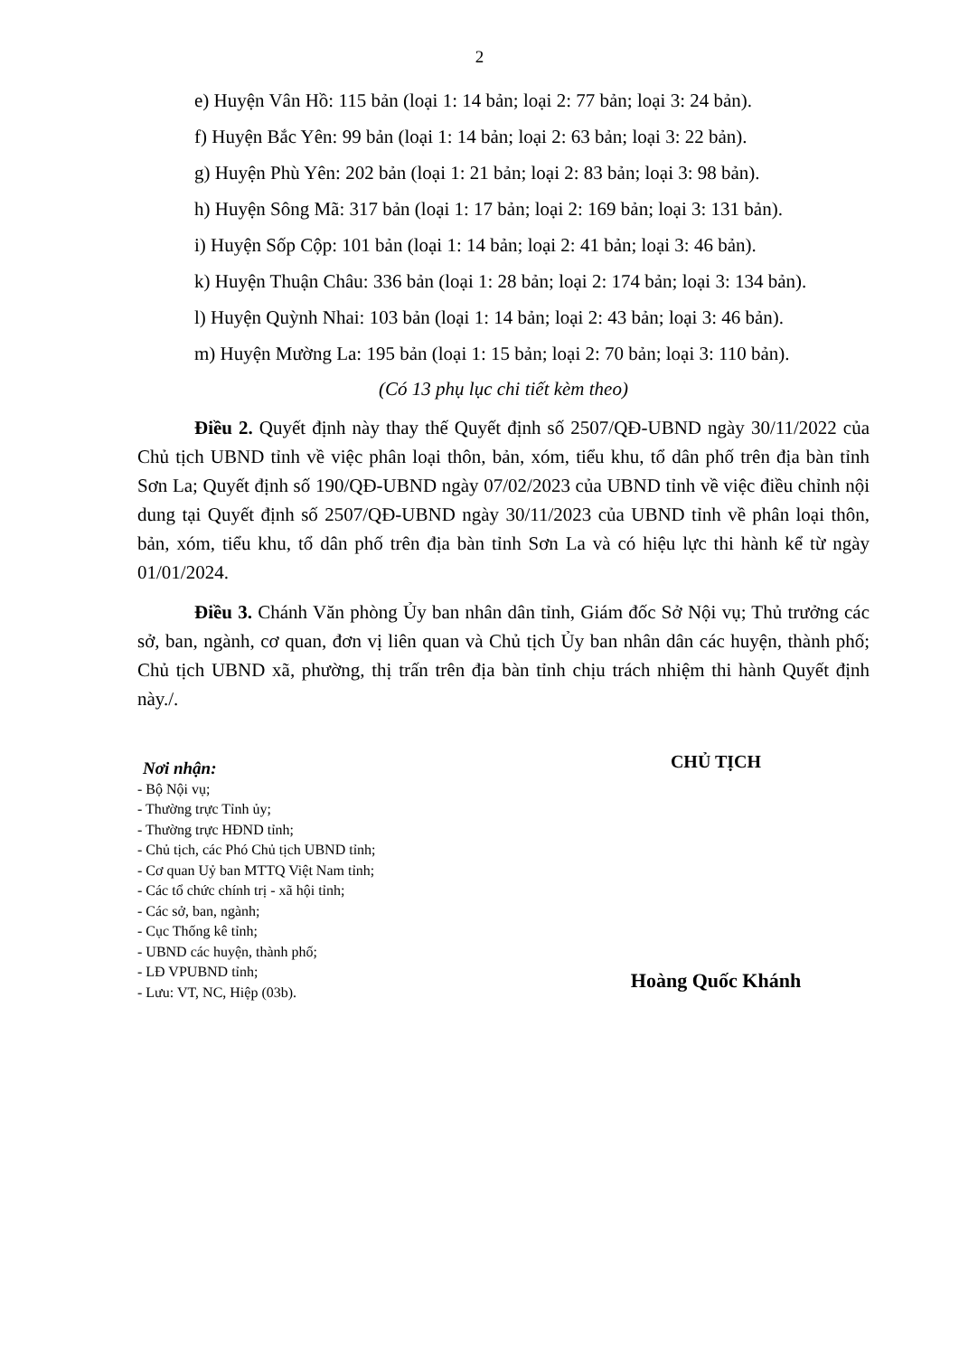2
e) Huyện Vân Hồ: 115 bản (loại 1: 14 bản; loại 2: 77 bản; loại 3: 24 bản).
f) Huyện Bắc Yên: 99 bản (loại 1: 14 bản; loại 2: 63 bản; loại 3: 22 bản).
g) Huyện Phù Yên: 202 bản (loại 1: 21 bản; loại 2: 83 bản; loại 3: 98 bản).
h) Huyện Sông Mã: 317 bản (loại 1: 17 bản; loại 2: 169 bản; loại 3: 131 bản).
i) Huyện Sốp Cộp: 101 bản (loại 1: 14 bản; loại 2: 41 bản; loại 3: 46 bản).
k) Huyện Thuận Châu: 336 bản (loại 1: 28 bản; loại 2: 174 bản; loại 3: 134 bản).
l) Huyện Quỳnh Nhai: 103 bản (loại 1: 14 bản; loại 2: 43 bản; loại 3: 46 bản).
m) Huyện Mường La: 195 bản (loại 1: 15 bản; loại 2: 70 bản; loại 3: 110 bản).
(Có 13 phụ lục chi tiết kèm theo)
Điều 2. Quyết định này thay thế Quyết định số 2507/QĐ-UBND ngày 30/11/2022 của Chủ tịch UBND tỉnh về việc phân loại thôn, bản, xóm, tiểu khu, tổ dân phố trên địa bàn tỉnh Sơn La; Quyết định số 190/QĐ-UBND ngày 07/02/2023 của UBND tỉnh về việc điều chỉnh nội dung tại Quyết định số 2507/QĐ-UBND ngày 30/11/2023 của UBND tỉnh về phân loại thôn, bản, xóm, tiểu khu, tổ dân phố trên địa bàn tỉnh Sơn La và có hiệu lực thi hành kể từ ngày 01/01/2024.
Điều 3. Chánh Văn phòng Ủy ban nhân dân tỉnh, Giám đốc Sở Nội vụ; Thủ trưởng các sở, ban, ngành, cơ quan, đơn vị liên quan và Chủ tịch Ủy ban nhân dân các huyện, thành phố; Chủ tịch UBND xã, phường, thị trấn trên địa bàn tỉnh chịu trách nhiệm thi hành Quyết định này./.
Nơi nhận:
- Bộ Nội vụ;
- Thường trực Tỉnh ủy;
- Thường trực HĐND tỉnh;
- Chủ tịch, các Phó Chủ tịch UBND tỉnh;
- Cơ quan Uỷ ban MTTQ Việt Nam tỉnh;
- Các tổ chức chính trị - xã hội tỉnh;
- Các sở, ban, ngành;
- Cục Thống kê tỉnh;
- UBND các huyện, thành phố;
- LĐ VPUBND tỉnh;
- Lưu: VT, NC, Hiệp (03b).
CHỦ TỊCH
Hoàng Quốc Khánh